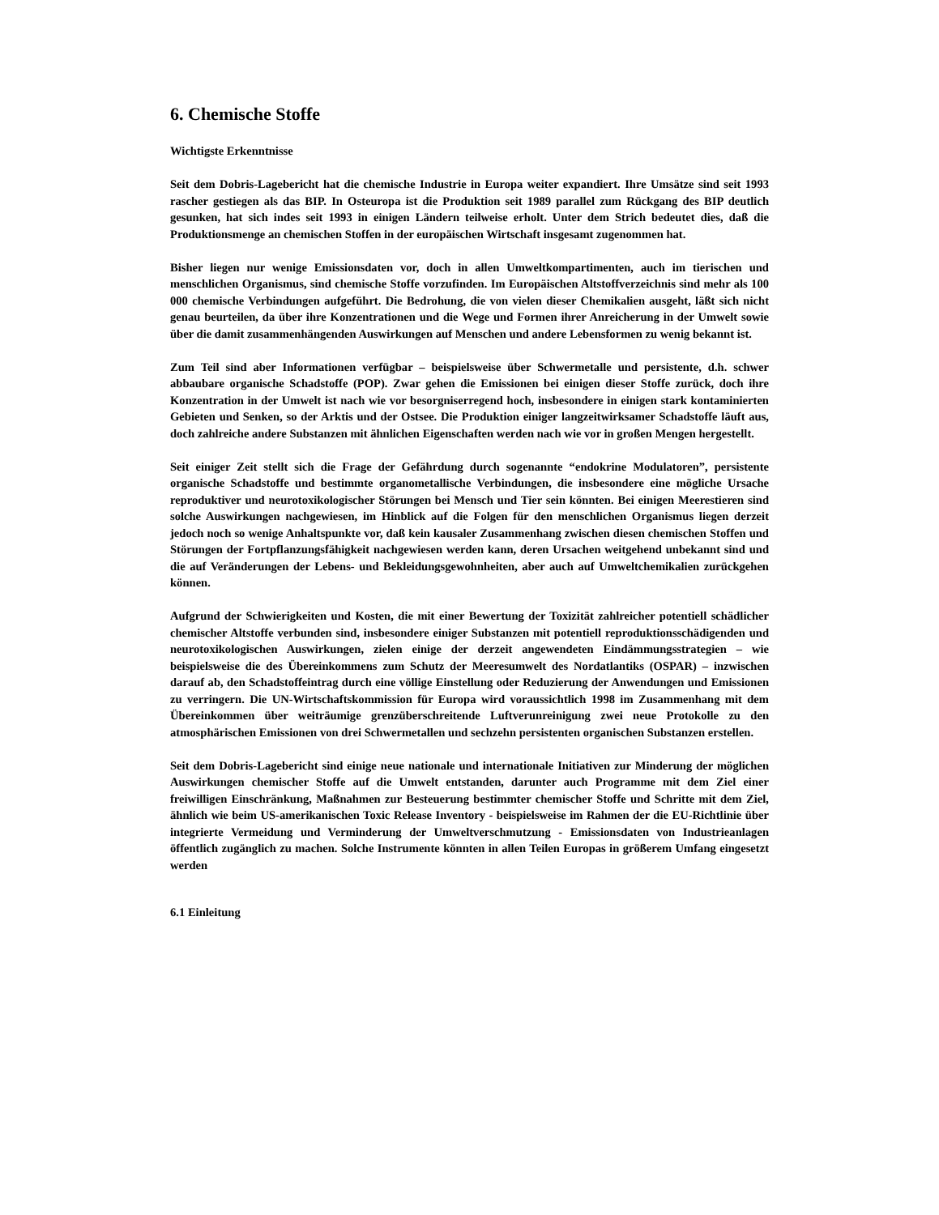6. Chemische Stoffe
Wichtigste Erkenntnisse
Seit dem Dobris-Lagebericht hat die chemische Industrie in Europa weiter expandiert. Ihre Umsätze sind seit 1993 rascher gestiegen als das BIP. In Osteuropa ist die Produktion seit 1989 parallel zum Rückgang des BIP deutlich gesunken, hat sich indes seit 1993 in einigen Ländern teilweise erholt. Unter dem Strich bedeutet dies, daß die Produktionsmenge an chemischen Stoffen in der europäischen Wirtschaft insgesamt zugenommen hat.
Bisher liegen nur wenige Emissionsdaten vor, doch in allen Umweltkompartimenten, auch im tierischen und menschlichen Organismus, sind chemische Stoffe vorzufinden. Im Europäischen Altstoffverzeichnis sind mehr als 100 000 chemische Verbindungen aufgeführt. Die Bedrohung, die von vielen dieser Chemikalien ausgeht, läßt sich nicht genau beurteilen, da über ihre Konzentrationen und die Wege und Formen ihrer Anreicherung in der Umwelt sowie über die damit zusammenhängenden Auswirkungen auf Menschen und andere Lebensformen zu wenig bekannt ist.
Zum Teil sind aber Informationen verfügbar – beispielsweise über Schwermetalle und persistente, d.h. schwer abbaubare organische Schadstoffe (POP). Zwar gehen die Emissionen bei einigen dieser Stoffe zurück, doch ihre Konzentration in der Umwelt ist nach wie vor besorgniserregend hoch, insbesondere in einigen stark kontaminierten Gebieten und Senken, so der Arktis und der Ostsee. Die Produktion einiger langzeitwirksamer Schadstoffe läuft aus, doch zahlreiche andere Substanzen mit ähnlichen Eigenschaften werden nach wie vor in großen Mengen hergestellt.
Seit einiger Zeit stellt sich die Frage der Gefährdung durch sogenannte “endokrine Modulatoren”, persistente organische Schadstoffe und bestimmte organometallische Verbindungen, die insbesondere eine mögliche Ursache reproduktiver und neurotoxikologischer Störungen bei Mensch und Tier sein könnten. Bei einigen Meerestieren sind solche Auswirkungen nachgewiesen, im Hinblick auf die Folgen für den menschlichen Organismus liegen derzeit jedoch noch so wenige Anhaltspunkte vor, daß kein kausaler Zusammenhang zwischen diesen chemischen Stoffen und Störungen der Fortpflanzungsfähigkeit nachgewiesen werden kann, deren Ursachen weitgehend unbekannt sind und die auf Veränderungen der Lebens- und Bekleidungsgewohnheiten, aber auch auf Umweltchemikalien zurückgehen können.
Aufgrund der Schwierigkeiten und Kosten, die mit einer Bewertung der Toxizität zahlreicher potentiell schädlicher chemischer Altstoffe verbunden sind, insbesondere einiger Substanzen mit potentiell reproduktionsschädigenden und neurotoxikologischen Auswirkungen, zielen einige der derzeit angewendeten Eindämmungsstrategien – wie beispielsweise die des Übereinkommens zum Schutz der Meeresumwelt des Nordatlantiks (OSPAR) – inzwischen darauf ab, den Schadstoffeintrag durch eine völlige Einstellung oder Reduzierung der Anwendungen und Emissionen zu verringern. Die UN-Wirtschaftskommission für Europa wird voraussichtlich 1998 im Zusammenhang mit dem Übereinkommen über weiträumige grenzüberschreitende Luftverunreinigung zwei neue Protokolle zu den atmosphärischen Emissionen von drei Schwermetallen und sechzehn persistenten organischen Substanzen erstellen.
Seit dem Dobris-Lagebericht sind einige neue nationale und internationale Initiativen zur Minderung der möglichen Auswirkungen chemischer Stoffe auf die Umwelt entstanden, darunter auch Programme mit dem Ziel einer freiwilligen Einschränkung, Maßnahmen zur Besteuerung bestimmter chemischer Stoffe und Schritte mit dem Ziel, ähnlich wie beim US-amerikanischen Toxic Release Inventory - beispielsweise im Rahmen der die EU-Richtlinie über integrierte Vermeidung und Verminderung der Umweltverschmutzung - Emissionsdaten von Industrieanlagen öffentlich zugänglich zu machen. Solche Instrumente könnten in allen Teilen Europas in größerem Umfang eingesetzt werden
6.1 Einleitung